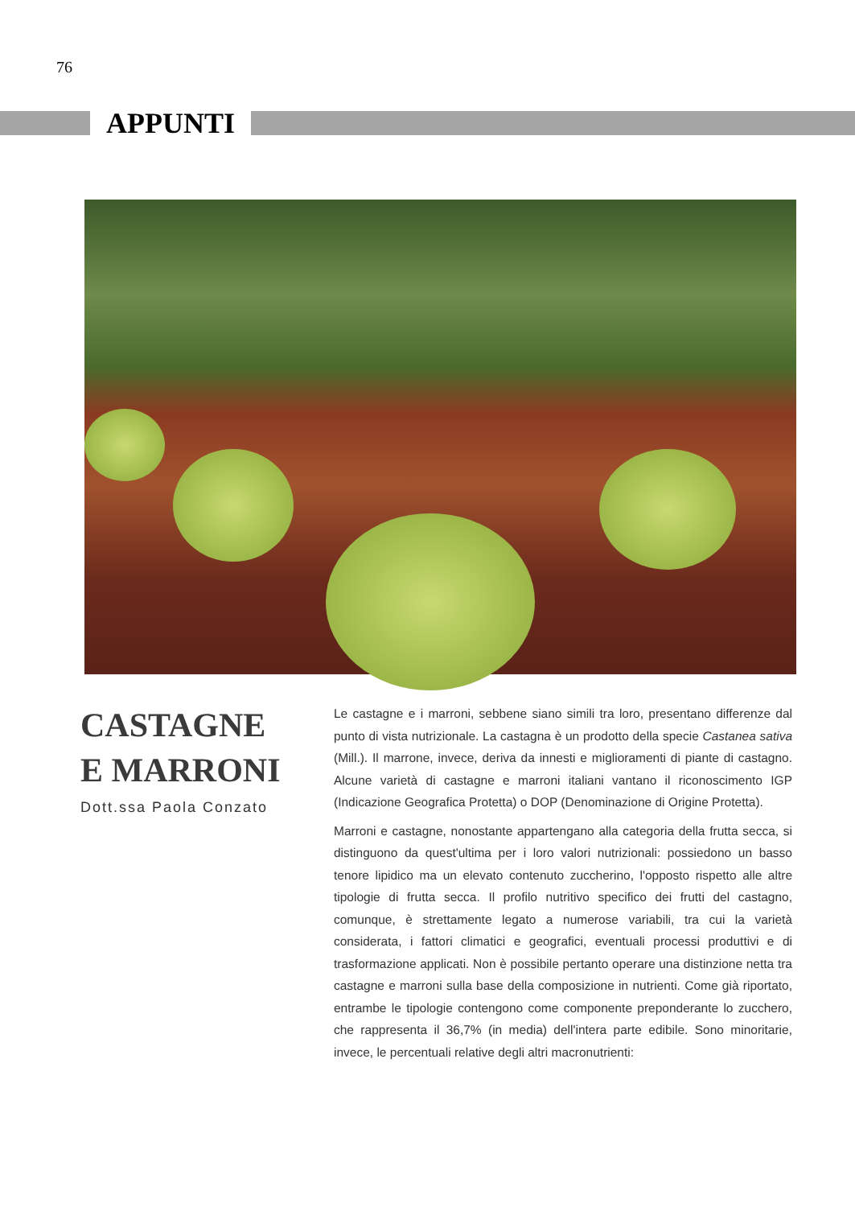76
APPUNTI
CASTAGNE
E MARRONI
Dott.ssa Paola Conzato
Le castagne e i marroni, sebbene siano simili tra loro, presentano differenze dal punto di vista nutrizionale. La castagna è un prodotto della specie Castanea sativa (Mill.). Il marrone, invece, deriva da innesti e miglioramenti di piante di castagno. Alcune varietà di castagne e marroni italiani vantano il riconoscimento IGP (Indicazione Geografica Protetta) o DOP (Denominazione di Origine Protetta).
Marroni e castagne, nonostante appartengano alla categoria della frutta secca, si distinguono da quest'ultima per i loro valori nutrizionali: possiedono un basso tenore lipidico ma un elevato contenuto zuccherino, l'opposto rispetto alle altre tipologie di frutta secca. Il profilo nutritivo specifico dei frutti del castagno, comunque, è strettamente legato a numerose variabili, tra cui la varietà considerata, i fattori climatici e geografici, eventuali processi produttivi e di trasformazione applicati. Non è possibile pertanto operare una distinzione netta tra castagne e marroni sulla base della composizione in nutrienti. Come già riportato, entrambe le tipologie contengono come componente preponderante lo zucchero, che rappresenta il 36,7% (in media) dell'intera parte edibile. Sono minoritarie, invece, le percentuali relative degli altri macronutrienti: